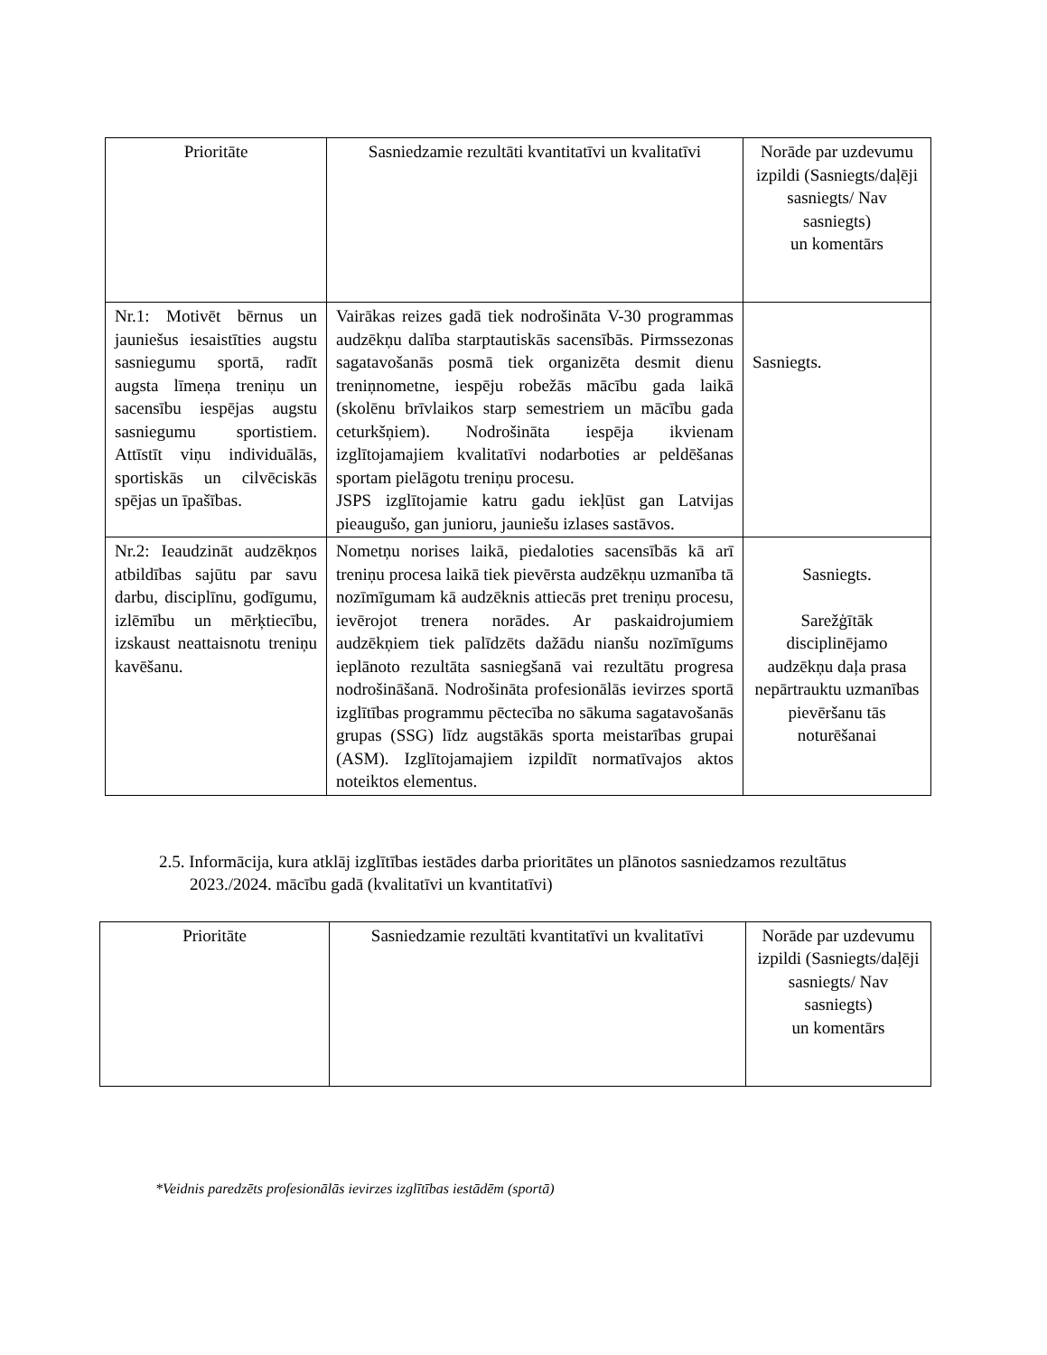| Prioritāte | Sasniedzamie rezultāti kvantitatīvi un kvalitatīvi | Norāde par uzdevumu izpildi (Sasniegts/daļēji sasniegts/ Nav sasniegts) un komentārs |
| --- | --- | --- |
| Nr.1: Motivēt bērnus un jauniešus iesaistīties augstu sasniegumu sportā, radīt augsta līmeņa treniņu un sacensību iespējas augstu sasniegumu sportistiem. Attīstīt viņu individuālās, sportiskās un cilvēciskās spējas un īpašības. | Vairākas reizes gadā tiek nodrošināta V-30 programmas audzēkņu dalība starptautiskās sacensībās. Pirmssezonas sagatavošanās posmā tiek organizēta desmit dienu treniņnometne, iespēju robežās mācību gada laikā (skolēnu brīvlaikos starp semestriem un mācību gada ceturkšņiem). Nodrošināta iespēja ikvienam izglītojamajiem kvalitatīvi nodarboties ar peldēšanas sportam pielāgotu treniņu procesu. JSPS izglītojamie katru gadu iekļūst gan Latvijas pieaugušo, gan junioru, jauniešu izlases sastāvos. | Sasniegts. |
| Nr.2: Ieaudzināt audzēkņos atbildības sajūtu par savu darbu, disciplīnu, godīgumu, izlēmību un mērķtiecību, izskaust neattaisnotu treniņu kavēšanu. | Nometņu norises laikā, piedaloties sacensībās kā arī treniņu procesa laikā tiek pievērsta audzēkņu uzmanība tā nozīmīgumam kā audzēknis attiecās pret treniņu procesu, ievērojot trenera norādes. Ar paskaidrojumiem audzēkņiem tiek palīdzēts dažādu nianšu nozīmīgums ieplānoto rezultāta sasniegšanā vai rezultātu progresa nodrošināšanā. Nodrošināta profesionālās ievirzes sportā izglītības programmu pēctecība no sākuma sagatavošanās grupas (SSG) līdz augstākās sporta meistarības grupai (ASM). Izglītojamajiem izpildīt normatīvajos aktos noteiktos elementus. | Sasniegts. Sarežģītāk disciplinējamo audzēkņu daļa prasa nepārtrauktu uzmanības pievēršanu tās noturēšanai |
2.5. Informācija, kura atklāj izglītības iestādes darba prioritātes un plānotos sasniedzamos rezultātus 2023./2024. mācību gadā (kvalitatīvi un kvantitatīvi)
| Prioritāte | Sasniedzamie rezultāti kvantitatīvi un kvalitatīvi | Norāde par uzdevumu izpildi (Sasniegts/daļēji sasniegts/ Nav sasniegts) un komentārs |
| --- | --- | --- |
*Veidnis paredzēts profesionālās ievirzes izglītības iestādēm (sportā)